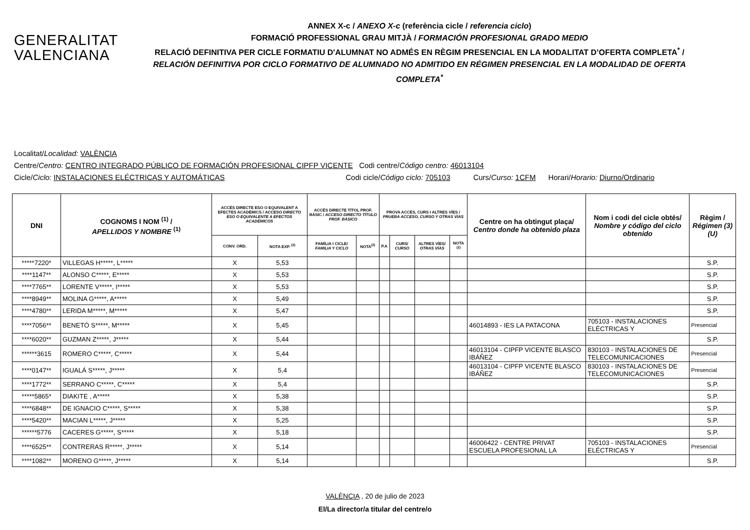GENERALITAT
VALENCIANA
ANNEX X-c / ANEXO X-c (referència cicle / referencia ciclo)
FORMACIÓ PROFESSIONAL GRAU MITJÀ / FORMACIÓN PROFESIONAL GRADO MEDIO
RELACIÓ DEFINITIVA PER CICLE FORMATIU D'ALUMNAT NO ADMÉS EN RÈGIM PRESENCIAL EN LA MODALITAT D’OFERTA COMPLETA<sup>*</sup> /
RELACIÓN DEFINITIVA POR CICLO FORMATIVO DE ALUMNADO NO ADMITIDO EN RÉGIMEN PRESENCIAL EN LA MODALIDAD DE OFERTA COMPLETA<sup>*</sup>
Localitat/Localidad: VALÈNCIA
Centre/Centro: CENTRO INTEGRADO PÚBLICO DE FORMACIÓN PROFESIONAL CIPFP VICENTE Codi centre/Código centro: 46013104
Cicle/Ciclo: INSTALACIONES ELÉCTRICAS Y AUTOMÁTICAS Codi cicle/Código ciclo: 705103 Curs/Curso: 1CFM Horari/Horario: Diurno/Ordinario
| DNI | COGNOMS I NOM <sup>(1)</sup> / APELLIDOS Y NOMBRE <sup>(1)</sup> | ACCÉS DIRECTE ESO O EQUIVALENT A EFECTES ACADÈMICS / ACCESO DIRECTO ESO O EQUIVALENTE A EFECTOS ACADÉMICOS | | ACCÉS DIRECTE TÍTOL PROF. BÀSIC / ACCESO DIRECTO TÍTULO PROF. BÁSICO | | PROVA ACCÉS, CURS I ALTRES VÍES / PRUEBA ACCESO, CURSO Y OTRAS VÍAS | | | | Centre on ha obtingut plaça/ Centro donde ha obtenido plaza | Nom i codi del cicle obtés/ Nombre y código del ciclo obtenido | Règim / Régimen (3)(U) |
| --- | --- | --- | --- | --- | --- | --- | --- | --- | --- | --- | --- | --- |
| | | CONV. ORD. | NOTA EXP. <sup>(2)</sup> | FAMÍLIA I CICLE/ FAMILIA Y CICLO | NOTA<sup>(2)</sup> | P.A | CURS/ CURSO | ALTRES VÍES/ OTRAS VÍAS | NOTA <sup>(2)</sup> | | | |
| *****7220* | VILLEGAS H*****, L***** | X | 5,53 | | | | | | | | | S.P. |
| ****1147** | ALONSO C*****, E***** | X | 5,53 | | | | | | | | | S.P. |
| ****7765** | LORENTE V*****, I***** | X | 5,53 | | | | | | | | | S.P. |
| ****8949** | MOLINA G*****, A***** | X | 5,49 | | | | | | | | | S.P. |
| ****4780** | LERIDA M*****, M***** | X | 5,47 | | | | | | | | | S.P. |
| ****7056** | BENETÓ S*****, M***** | X | 5,45 | | | | | | | 46014893 - IES LA PATACONA | 705103 - INSTALACIONES ELÉCTRICAS Y | Presencial |
| ****6020** | GUZMAN Z*****, J***** | X | 5,44 | | | | | | | | | S.P. |
| ******3615 | ROMERO C*****, C***** | X | 5,44 | | | | | | | 46013104 - CIPFP VICENTE BLASCO IBÁÑEZ | 830103 - INSTALACIONES DE TELECOMUNICACIONES | Presencial |
| ****0147** | IGUALÁ S*****, J***** | X | 5,4 | | | | | | | 46013104 - CIPFP VICENTE BLASCO IBÁÑEZ | 830103 - INSTALACIONES DE TELECOMUNICACIONES | Presencial |
| ****1772** | SERRANO C*****, C***** | X | 5,4 | | | | | | | | | S.P. |
| *****5865* | DIAKITE , A***** | X | 5,38 | | | | | | | | | S.P. |
| ****6848** | DE IGNACIO C*****, S***** | X | 5,38 | | | | | | | | | S.P. |
| ****5420** | MACIAN L*****, J***** | X | 5,25 | | | | | | | | | S.P. |
| ******5776 | CACERES G*****, S***** | X | 5,18 | | | | | | | | | S.P. |
| ****6525** | CONTRERAS R*****, J***** | X | 5,14 | | | | | | | 46006422 - CENTRE PRIVAT ESCUELA PROFESIONAL LA | 705103 - INSTALACIONES ELÉCTRICAS Y | Presencial |
| ****1082** | MORENO G*****, J***** | X | 5,14 | | | | | | | | | S.P. |
VALÈNCIA , 20 de julio de 2023
El/La director/a titular del centre/o